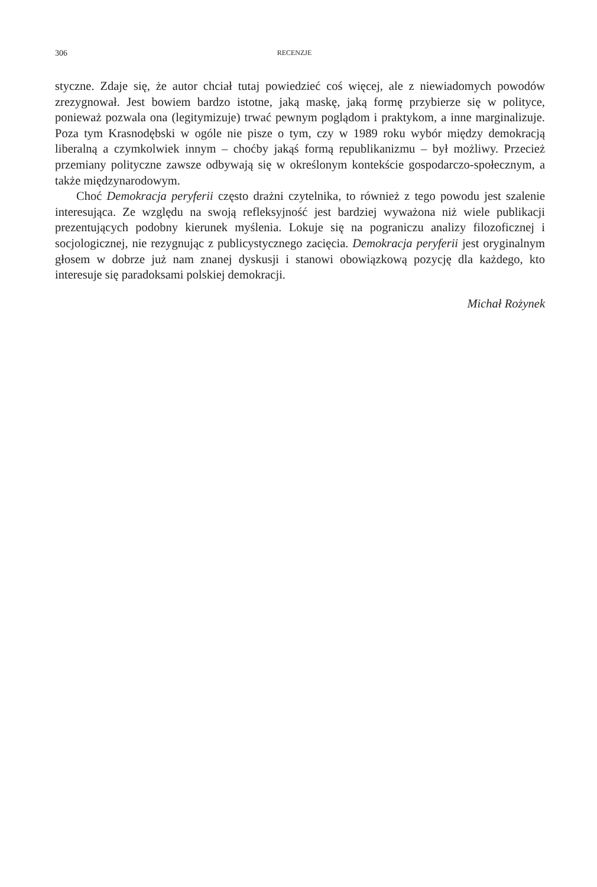306 RECENZJE
styczne. Zdaje się, że autor chciał tutaj powiedzieć coś więcej, ale z niewiadomych powodów zrezygnował. Jest bowiem bardzo istotne, jaką maskę, jaką formę przybierze się w polityce, ponieważ pozwala ona (legitymizuje) trwać pewnym poglądom i praktykom, a inne marginalizuje. Poza tym Krasnodębski w ogóle nie pisze o tym, czy w 1989 roku wybór między demokracją liberalną a czymkolwiek innym – choćby jakąś formą republikanizmu – był możliwy. Przecież przemiany polityczne zawsze odbywają się w określonym kontekście gospodarczo-społecznym, a także międzynarodowym.
Choć Demokracja peryferii często drażni czytelnika, to również z tego powodu jest szalenie interesująca. Ze względu na swoją refleksyjność jest bardziej wyważona niż wiele publikacji prezentujących podobny kierunek myślenia. Lokuje się na pograniczu analizy filozoficznej i socjologicznej, nie rezygnując z publicystycznego zacięcia. Demokracja peryferii jest oryginalnym głosem w dobrze już nam znanej dyskusji i stanowi obowiązkową pozycję dla każdego, kto interesuje się paradoksami polskiej demokracji.
Michał Rożynek